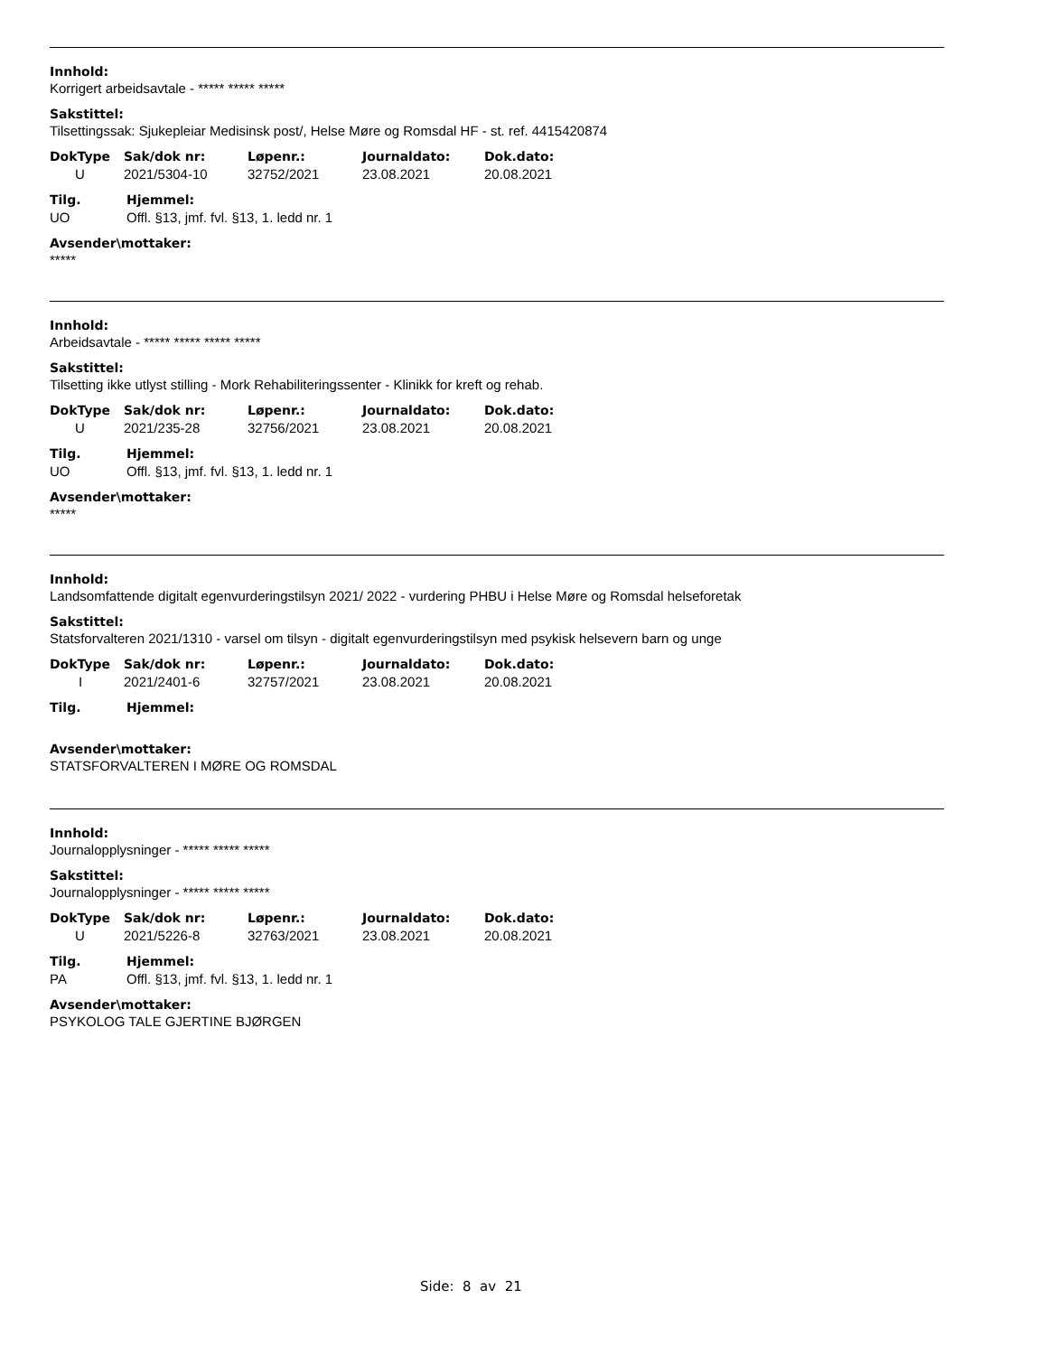Innhold:
Korrigert arbeidsavtale - ***** ***** *****
Sakstittel:
Tilsettingssak: Sjukepleiar Medisinsk post/, Helse Møre og Romsdal HF - st. ref. 4415420874
| DokType | Sak/dok nr: | Løpenr.: | Journaldato: | Dok.dato: |
| --- | --- | --- | --- | --- |
| U | 2021/5304-10 | 32752/2021 | 23.08.2021 | 20.08.2021 |
| Tilg. | Hjemmel: |
| --- | --- |
| UO | Offl. §13, jmf. fvl. §13, 1. ledd nr. 1 |
Avsender\mottaker:
*****
Innhold:
Arbeidsavtale - ***** ***** ***** *****
Sakstittel:
Tilsetting ikke utlyst stilling - Mork Rehabiliteringssenter - Klinikk for kreft og rehab.
| DokType | Sak/dok nr: | Løpenr.: | Journaldato: | Dok.dato: |
| --- | --- | --- | --- | --- |
| U | 2021/235-28 | 32756/2021 | 23.08.2021 | 20.08.2021 |
| Tilg. | Hjemmel: |
| --- | --- |
| UO | Offl. §13, jmf. fvl. §13, 1. ledd nr. 1 |
Avsender\mottaker:
*****
Innhold:
Landsomfattende digitalt egenvurderingstilsyn 2021/ 2022 - vurdering PHBU i Helse Møre og Romsdal helseforetak
Sakstittel:
Statsforvalteren 2021/1310 - varsel om tilsyn - digitalt egenvurderingstilsyn med psykisk helsevern barn og unge
| DokType | Sak/dok nr: | Løpenr.: | Journaldato: | Dok.dato: |
| --- | --- | --- | --- | --- |
| I | 2021/2401-6 | 32757/2021 | 23.08.2021 | 20.08.2021 |
| Tilg. | Hjemmel: |
| --- | --- |
Avsender\mottaker:
STATSFORVALTEREN I MØRE OG ROMSDAL
Innhold:
Journalopplysninger - ***** ***** *****
Sakstittel:
Journalopplysninger - ***** ***** *****
| DokType | Sak/dok nr: | Løpenr.: | Journaldato: | Dok.dato: |
| --- | --- | --- | --- | --- |
| U | 2021/5226-8 | 32763/2021 | 23.08.2021 | 20.08.2021 |
| Tilg. | Hjemmel: |
| --- | --- |
| PA | Offl. §13, jmf. fvl. §13, 1. ledd nr. 1 |
Avsender\mottaker:
PSYKOLOG TALE GJERTINE BJØRGEN
Side: 8 av 21